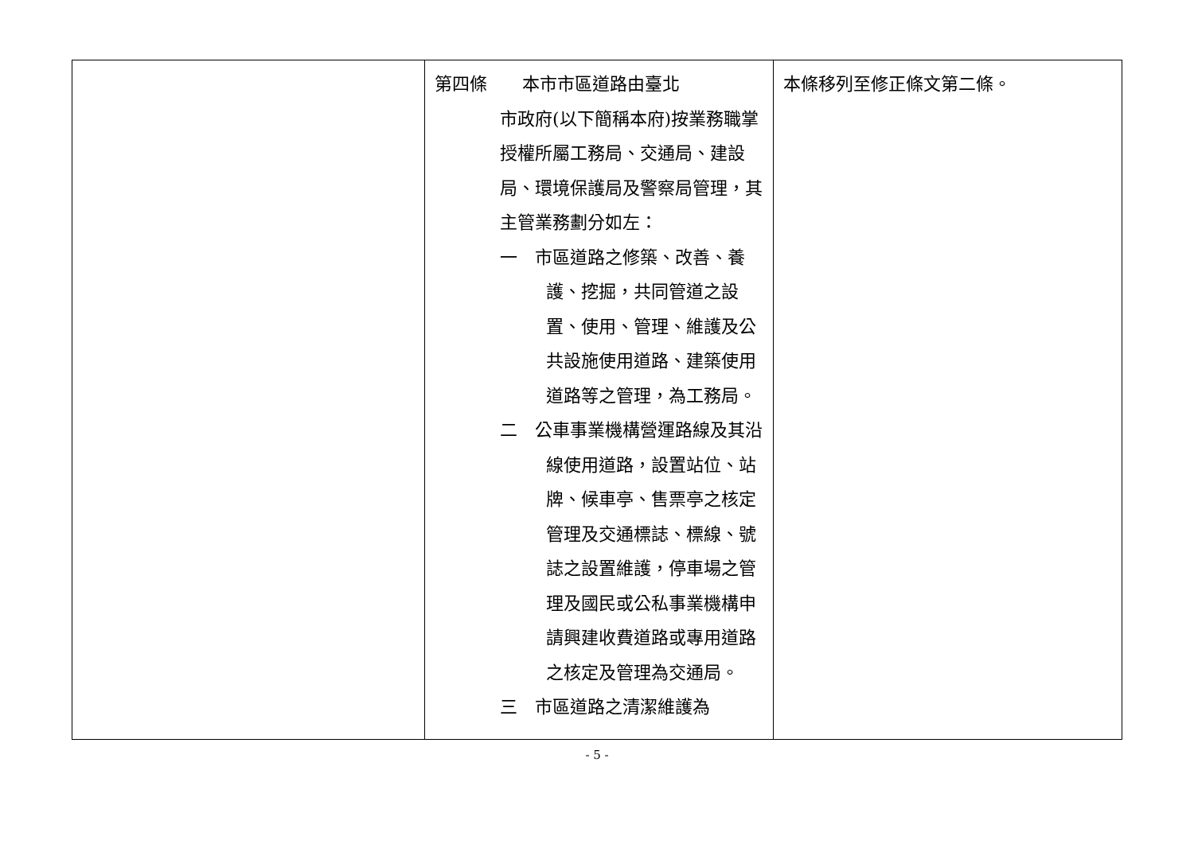| | 第四條 本市市區道路由臺北 市政府(以下簡稱本府)按業務職掌授權所屬工務局、交通局、建設局、環境保護局及警察局管理，其主管業務劃分如左： 一 市區道路之修築、改善、養護、挖掘，共同管道之設置、使用、管理、維護及公共設施使用道路、建築使用道路等之管理，為工務局。 二 公車事業機構營運路線及其沿線使用道路，設置站位、站牌、候車亭、售票亭之核定管理及交通標誌、標線、號誌之設置維護，停車場之管理及國民或公私事業機構申請興建收費道路或專用道路之核定及管理為交通局。 三 市區道路之清潔維護為 | 本條移列至修正條文第二條。 |
- 5 -